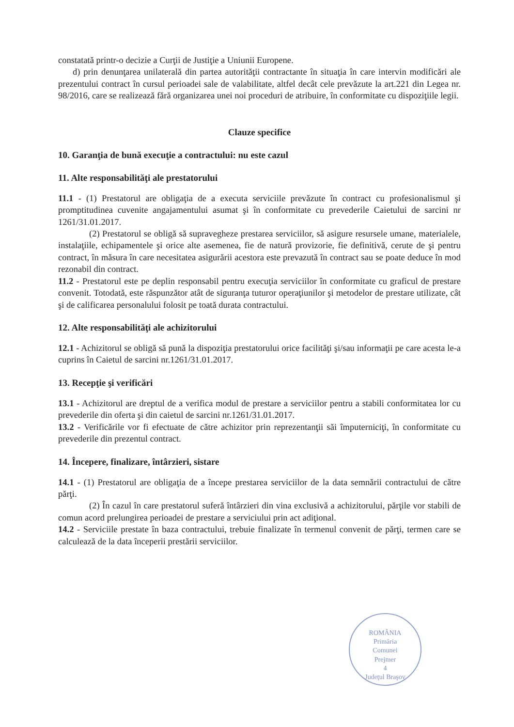constatată printr-o decizie a Curţii de Justiţie a Uniunii Europene.
d) prin denunţarea unilaterală din partea autorităţii contractante în situaţia în care intervin modificări ale prezentului contract în cursul perioadei sale de valabilitate, altfel decât cele prevăzute la art.221 din Legea nr. 98/2016, care se realizează fără organizarea unei noi proceduri de atribuire, în conformitate cu dispoziţiile legii.
Clauze specifice
10. Garanţia de bună execuţie a contractului: nu este cazul
11. Alte responsabilităţi ale prestatorului
11.1 - (1) Prestatorul are obligaţia de a executa serviciile prevăzute în contract cu profesionalismul şi promptitudinea cuvenite angajamentului asumat şi în conformitate cu prevederile Caietului de sarcini nr 1261/31.01.2017.
(2) Prestatorul se obligă să supravegheze prestarea serviciilor, să asigure resursele umane, materialele, instalaţiile, echipamentele şi orice alte asemenea, fie de natură provizorie, fie definitivă, cerute de şi pentru contract, în măsura în care necesitatea asigurării acestora este prevazută în contract sau se poate deduce în mod rezonabil din contract.
11.2 - Prestatorul este pe deplin responsabil pentru execuţia serviciilor în conformitate cu graficul de prestare convenit. Totodată, este răspunzător atât de siguranţa tuturor operaţiunilor şi metodelor de prestare utilizate, cât şi de calificarea personalului folosit pe toată durata contractului.
12. Alte responsabilităţi ale achizitorului
12.1 - Achizitorul se obligă să pună la dispoziţia prestatorului orice facilităţi şi/sau informaţii pe care acesta le-a cuprins în Caietul de sarcini nr.1261/31.01.2017.
13. Recepţie şi verificări
13.1 - Achizitorul are dreptul de a verifica modul de prestare a serviciilor pentru a stabili conformitatea lor cu prevederile din oferta şi din caietul de sarcini nr.1261/31.01.2017.
13.2 - Verificările vor fi efectuate de către achizitor prin reprezentanţii săi împuterniciţi, în conformitate cu prevederile din prezentul contract.
14. Începere, finalizare, întârzieri, sistare
14.1 - (1) Prestatorul are obligaţia de a începe prestarea serviciilor de la data semnării contractului de către părţi.
(2) În cazul în care prestatorul suferă întârzieri din vina exclusivă a achizitorului, părţile vor stabili de comun acord prelungirea perioadei de prestare a serviciului prin act adiţional.
14.2 - Serviciile prestate în baza contractului, trebuie finalizate în termenul convenit de părţi, termen care se calculează de la data începerii prestării serviciilor.
ROMÂNIA
Primăria
Comunei
Prejmer
4
Judeţul Braşov